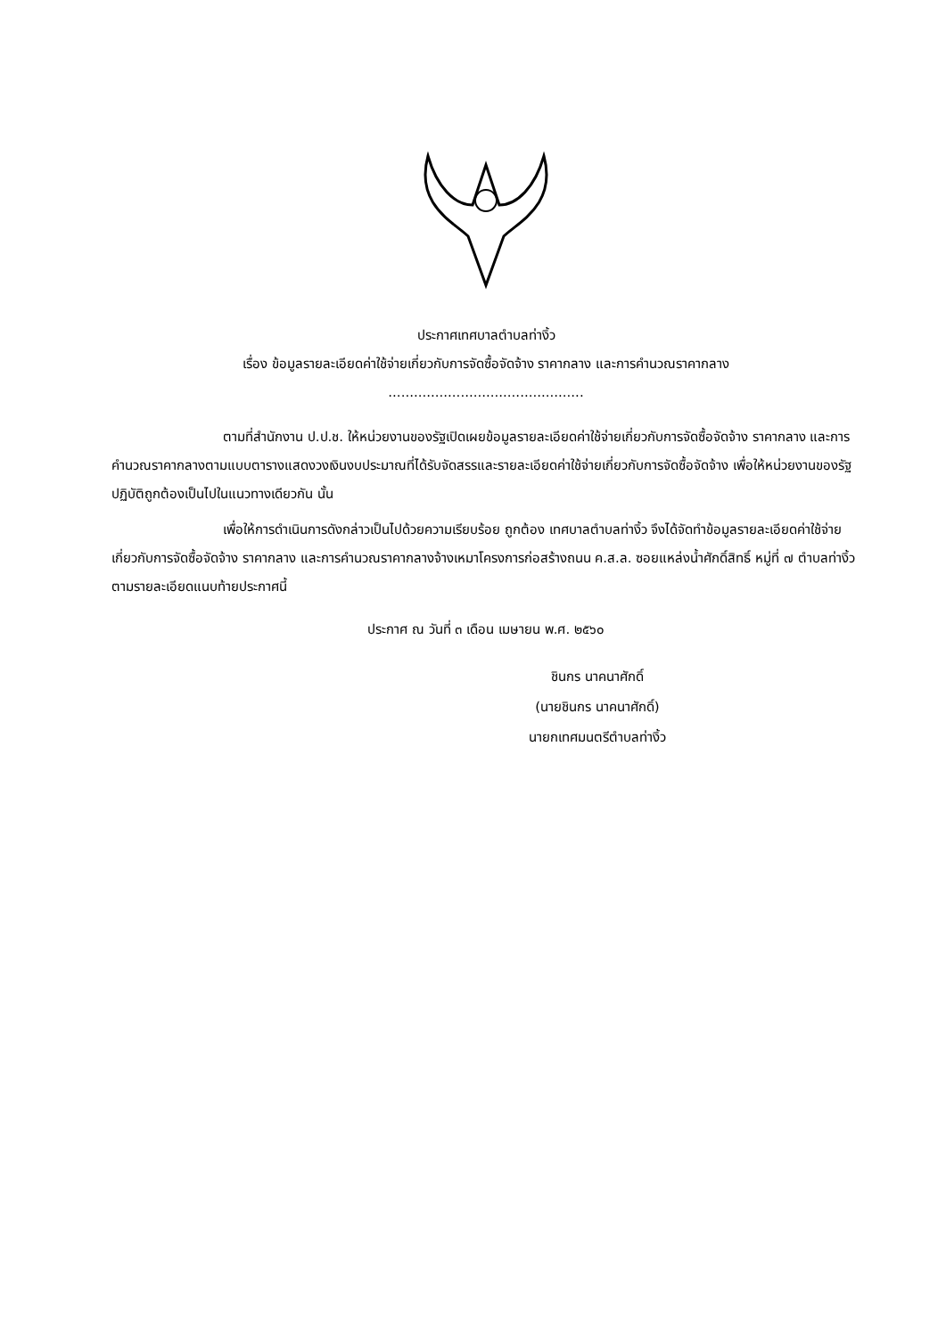ประกาศเทศบาลตำบลท่างิ้ว
เรื่อง ข้อมูลรายละเอียดค่าใช้จ่ายเกี่ยวกับการจัดซื้อจัดจ้าง ราคากลาง และการคำนวณราคากลาง
..............................................
ตามที่สำนักงาน ป.ป.ช. ให้หน่วยงานของรัฐเปิดเผยข้อมูลรายละเอียดค่าใช้จ่ายเกี่ยวกับการจัดซื้อจัดจ้าง ราคากลาง และการคำนวณราคากลางตามแบบตารางแสดงวงเงินงบประมาณที่ได้รับจัดสรรและรายละเอียดค่าใช้จ่ายเกี่ยวกับการจัดซื้อจัดจ้าง เพื่อให้หน่วยงานของรัฐปฏิบัติถูกต้องเป็นไปในแนวทางเดียวกัน นั้น
เพื่อให้การดำเนินการดังกล่าวเป็นไปด้วยความเรียบร้อย ถูกต้อง เทศบาลตำบลท่างิ้ว จึงได้จัดทำข้อมูลรายละเอียดค่าใช้จ่ายเกี่ยวกับการจัดซื้อจัดจ้าง ราคากลาง และการคำนวณราคากลางจ้างเหมาโครงการก่อสร้างถนน ค.ส.ล. ซอยแหล่งน้ำศักดิ์สิทธิ์ หมู่ที่ ๗ ตำบลท่างิ้ว ตามรายละเอียดแนบท้ายประกาศนี้
ประกาศ ณ วันที่ ๓ เดือน เมษายน พ.ศ. ๒๕๖๐
ชินกร นาคนาศักดิ์
(นายชินกร นาคนาศักดิ์)
นายกเทศมนตรีตำบลท่างิ้ว